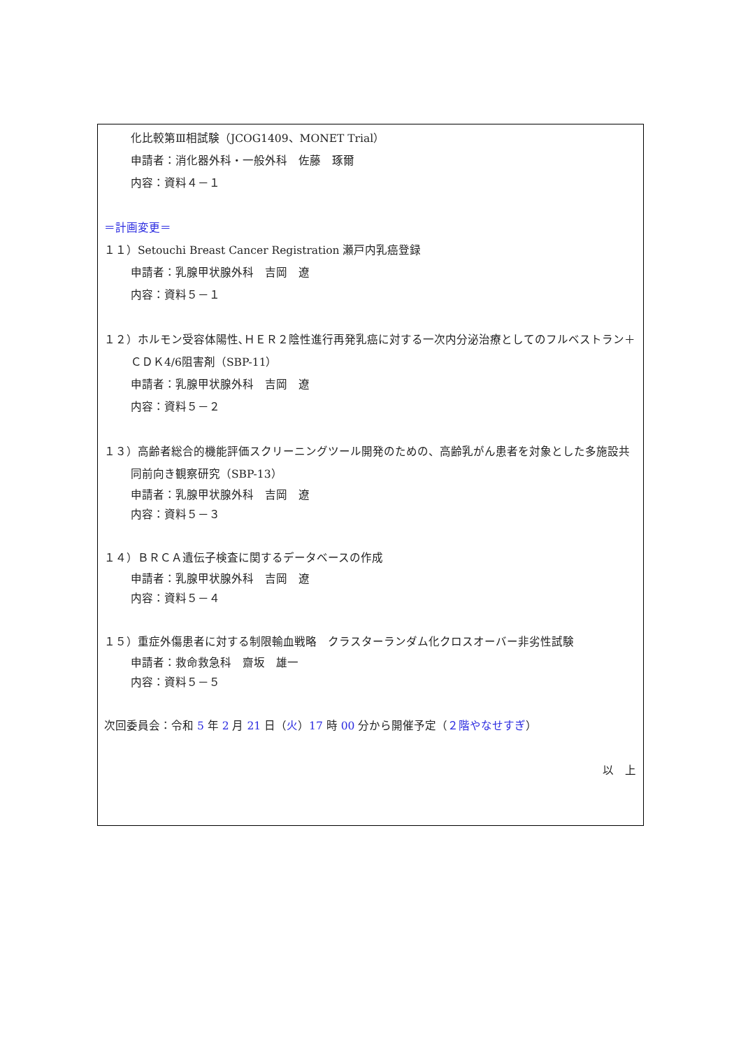化比較第Ⅲ相試験（JCOG1409、MONET Trial）
申請者：消化器外科・一般外科　佐藤　琢爾
内容：資料４－１
＝計画変更＝
１１）Setouchi Breast Cancer Registration 瀬戸内乳癌登録
申請者：乳腺甲状腺外科　吉岡　遼
内容：資料５－１
１２）ホルモン受容体陽性､ＨＥＲ２陰性進行再発乳癌に対する一次内分泌治療としてのフルベストラン＋ＣＤＫ4/6阻害剤（SBP-11）
申請者：乳腺甲状腺外科　吉岡　遼
内容：資料５－２
１３）高齢者総合的機能評価スクリーニングツール開発のための、高齢乳がん患者を対象とした多施設共同前向き観察研究（SBP-13）
申請者：乳腺甲状腺外科　吉岡　遼
内容：資料５－３
１４）ＢＲＣＡ遺伝子検査に関するデータベースの作成
申請者：乳腺甲状腺外科　吉岡　遼
内容：資料５－４
１５）重症外傷患者に対する制限輸血戦略　クラスターランダム化クロスオーバー非劣性試験
申請者：救命救急科　齋坂　雄一
内容：資料５－５
次回委員会：令和 5 年 2 月 21 日（火）17 時 00 分から開催予定（２階やなせすぎ）
以　上